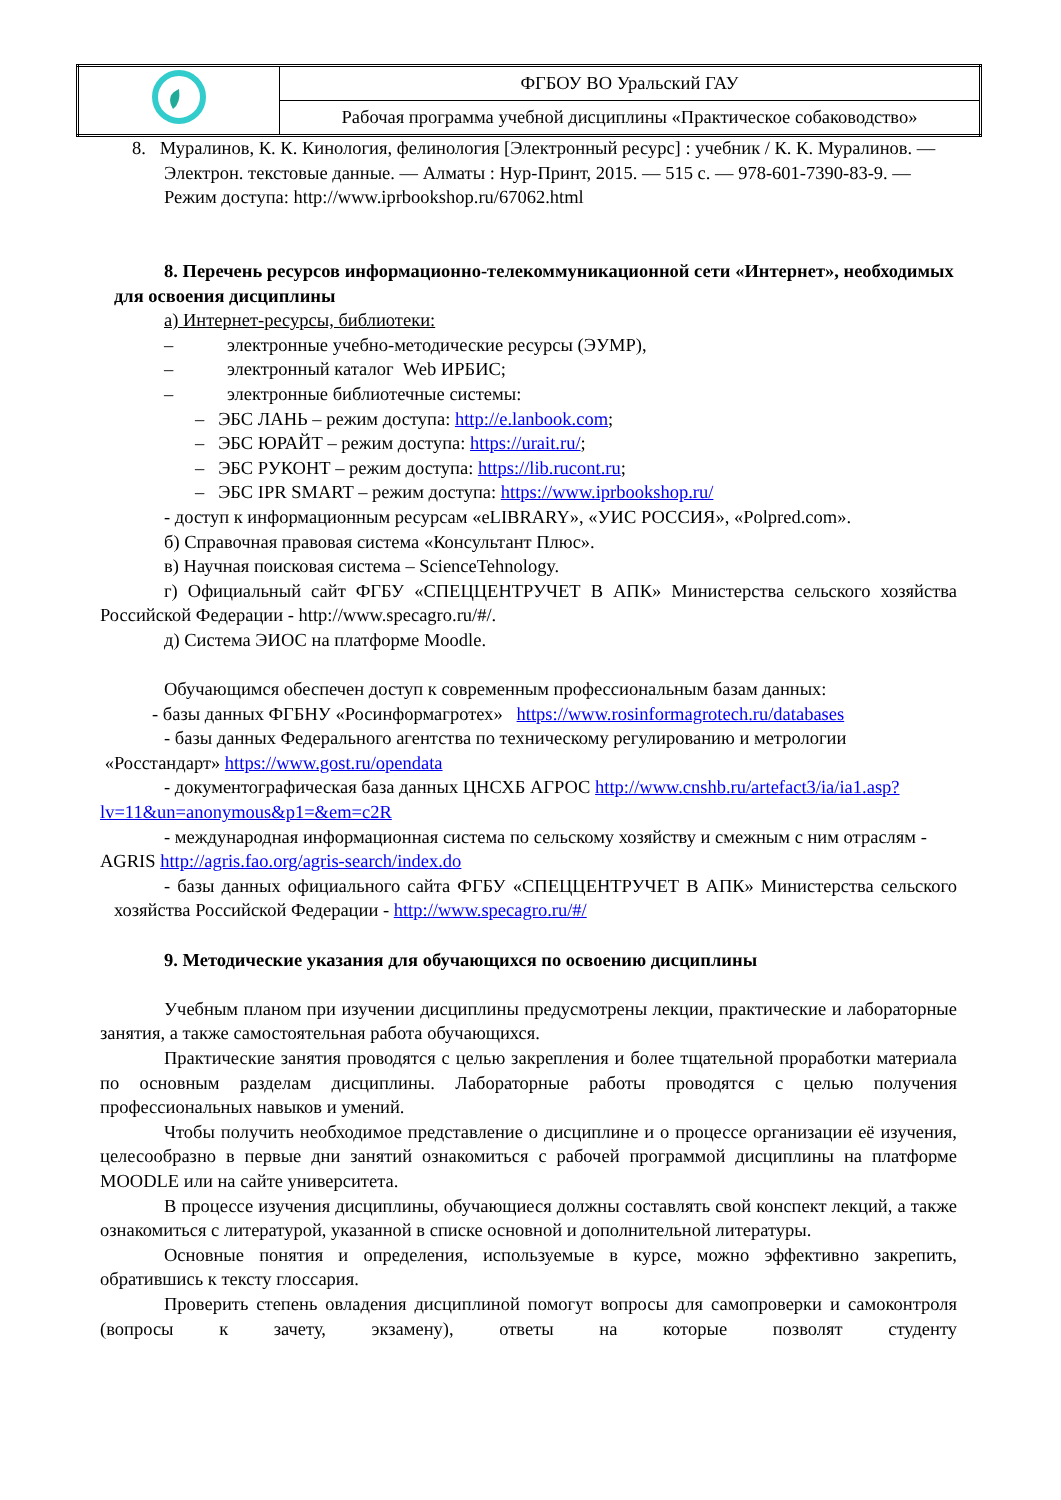| | ФГБОУ ВО Уральский ГАУ |
| | Рабочая программа учебной дисциплины «Практическое собаководство» |
8. Мурaлинов, К. К. Кинология, фелинология [Электронный ресурс] : учебник / К. К. Муралинов. — Электрон. текстовые данные. — Алматы : Нур-Принт, 2015. — 515 с. — 978-601-7390-83-9. — Режим доступа: http://www.iprbookshop.ru/67062.html
8. Перечень ресурсов информационно-телекоммуникационной сети «Интернет», необходимых для освоения дисциплины
а) Интернет-ресурсы, библиотеки:
– электронные учебно-методические ресурсы (ЭУМР),
– электронный каталог Web ИРБИС;
– электронные библиотечные системы:
– ЭБС ЛАНЬ – режим доступа: http://e.lanbook.com;
– ЭБС ЮРАЙТ – режим доступа: https://urait.ru/;
– ЭБС РУКОНТ – режим доступа: https://lib.rucont.ru;
– ЭБС IPR SMART – режим доступа: https://www.iprbookshop.ru/
- доступ к информационным ресурсам «eLIBRARY», «УИС РОССИЯ», «Polpred.com».
б) Справочная правовая система «Консультант Плюс».
в) Научная поисковая система – ScienceTehnology.
г) Официальный сайт ФГБУ «СПЕЦЦЕНТРУЧЕТ В АПК» Министерства сельского хозяйства Российской Федерации - http://www.specagro.ru/#/.
д) Система ЭИОС на платформе Moodle.
Обучающимся обеспечен доступ к современным профессиональным базам данных:
- базы данных ФГБНУ «Росинформагротех» https://www.rosinformagrotech.ru/databases
- базы данных Федерального агентства по техническому регулированию и метрологии «Росстандарт» https://www.gost.ru/opendata
- документографическая база данных ЦНСХБ АГРОС http://www.cnshb.ru/artefact3/ia/ia1.asp?lv=11&un=anonymous&p1=&em=c2R
- международная информационная система по сельскому хозяйству и смежным с ним отраслям - AGRIS http://agris.fao.org/agris-search/index.do
- базы данных официального сайта ФГБУ «СПЕЦЦЕНТРУЧЕТ В АПК» Министерства сельского хозяйства Российской Федерации - http://www.specagro.ru/#/
9. Методические указания для обучающихся по освоению дисциплины
Учебным планом при изучении дисциплины предусмотрены лекции, практические и лабораторные занятия, а также самостоятельная работа обучающихся.
Практические занятия проводятся с целью закрепления и более тщательной проработки материала по основным разделам дисциплины. Лабораторные работы проводятся с целью получения профессиональных навыков и умений.
Чтобы получить необходимое представление о дисциплине и о процессе организации её изучения, целесообразно в первые дни занятий ознакомиться с рабочей программой дисциплины на платформе MOODLE или на сайте университета.
В процессе изучения дисциплины, обучающиеся должны составлять свой конспект лекций, а также ознакомиться с литературой, указанной в списке основной и дополнительной литературы.
Основные понятия и определения, используемые в курсе, можно эффективно закрепить, обратившись к тексту глоссария.
Проверить степень овладения дисциплиной помогут вопросы для самопроверки и самоконтроля (вопросы к зачету, экзамену), ответы на которые позволят студенту